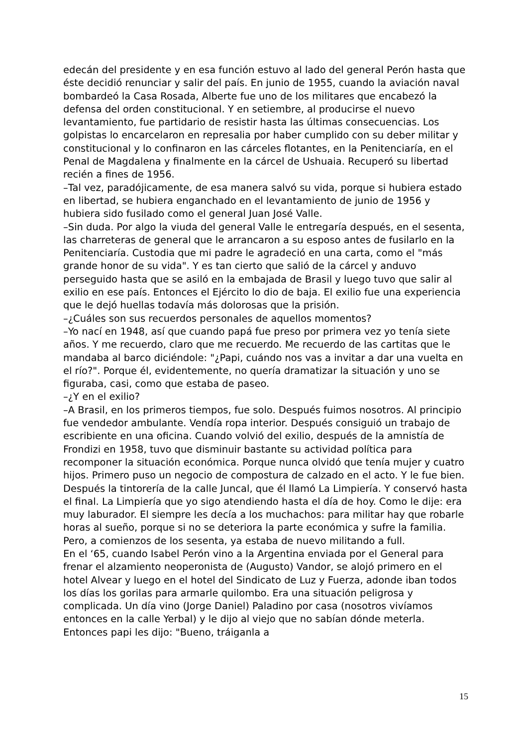edecán del presidente y en esa función estuvo al lado del general Perón hasta que éste decidió renunciar y salir del país. En junio de 1955, cuando la aviación naval bombardeó la Casa Rosada, Alberte fue uno de los militares que encabezó la defensa del orden constitucional. Y en setiembre, al producirse el nuevo levantamiento, fue partidario de resistir hasta las últimas consecuencias. Los golpistas lo encarcelaron en represalia por haber cumplido con su deber militar y constitucional y lo confinaron en las cárceles flotantes, en la Penitenciaría, en el Penal de Magdalena y finalmente en la cárcel de Ushuaia. Recuperó su libertad recién a fines de 1956.
–Tal vez, paradójicamente, de esa manera salvó su vida, porque si hubiera estado en libertad, se hubiera enganchado en el levantamiento de junio de 1956 y hubiera sido fusilado como el general Juan José Valle.
–Sin duda. Por algo la viuda del general Valle le entregaría después, en el sesenta, las charreteras de general que le arrancaron a su esposo antes de fusilarlo en la Penitenciaría. Custodia que mi padre le agradeció en una carta, como el "más grande honor de su vida". Y es tan cierto que salió de la cárcel y anduvo perseguido hasta que se asiló en la embajada de Brasil y luego tuvo que salir al exilio en ese país. Entonces el Ejército lo dio de baja. El exilio fue una experiencia que le dejó huellas todavía más dolorosas que la prisión.
–¿Cuáles son sus recuerdos personales de aquellos momentos?
–Yo nací en 1948, así que cuando papá fue preso por primera vez yo tenía siete años. Y me recuerdo, claro que me recuerdo. Me recuerdo de las cartitas que le mandaba al barco diciéndole: "¿Papi, cuándo nos vas a invitar a dar una vuelta en el río?". Porque él, evidentemente, no quería dramatizar la situación y uno se figuraba, casi, como que estaba de paseo.
–¿Y en el exilio?
–A Brasil, en los primeros tiempos, fue solo. Después fuimos nosotros. Al principio fue vendedor ambulante. Vendía ropa interior. Después consiguió un trabajo de escribiente en una oficina. Cuando volvió del exilio, después de la amnistía de Frondizi en 1958, tuvo que disminuir bastante su actividad política para recomponer la situación económica. Porque nunca olvidó que tenía mujer y cuatro hijos. Primero puso un negocio de compostura de calzado en el acto. Y le fue bien. Después la tintorería de la calle Juncal, que él llamó La Limpiería. Y conservó hasta el final. La Limpiería que yo sigo atendiendo hasta el día de hoy. Como le dije: era muy laburador. El siempre les decía a los muchachos: para militar hay que robarle horas al sueño, porque si no se deteriora la parte económica y sufre la familia. Pero, a comienzos de los sesenta, ya estaba de nuevo militando a full.
En el ‘65, cuando Isabel Perón vino a la Argentina enviada por el General para frenar el alzamiento neoperonista de (Augusto) Vandor, se alojó primero en el hotel Alvear y luego en el hotel del Sindicato de Luz y Fuerza, adonde iban todos los días los gorilas para armarle quilombo. Era una situación peligrosa y complicada. Un día vino (Jorge Daniel) Paladino por casa (nosotros vivíamos entonces en la calle Yerbal) y le dijo al viejo que no sabían dónde meterla. Entonces papi les dijo: "Bueno, tráiganla a
15